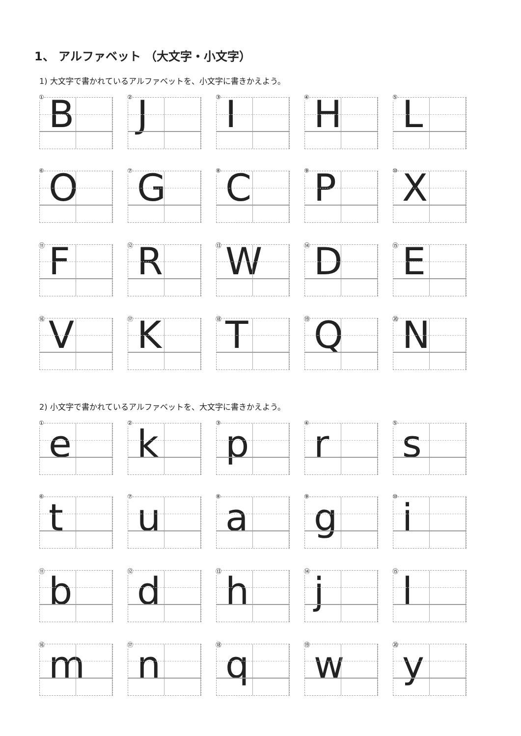1、 アルファベット （大文字・小文字）
1) 大文字で書かれているアルファベットを、小文字に書きかえよう。
① B
② J
③ I
④ H
⑤ L
⑥ O
⑦ G
⑧ C
⑨ P
⑩ X
⑪ F
⑫ R
⑬ W
⑭ D
⑮ E
⑯ V
⑰ K
⑱ T
⑲ Q
⑳ N
2) 小文字で書かれているアルファベットを、大文字に書きかえよう。
①
e
②
k
③
p
④
r
⑤
s
⑥
t
⑦
u
⑧
a
⑨
g
⑩
i
⑪
b
⑫
d
⑬
h
⑭
j
⑮
l
⑯
m
⑰
n
⑱
q
⑲
w
⑳
y